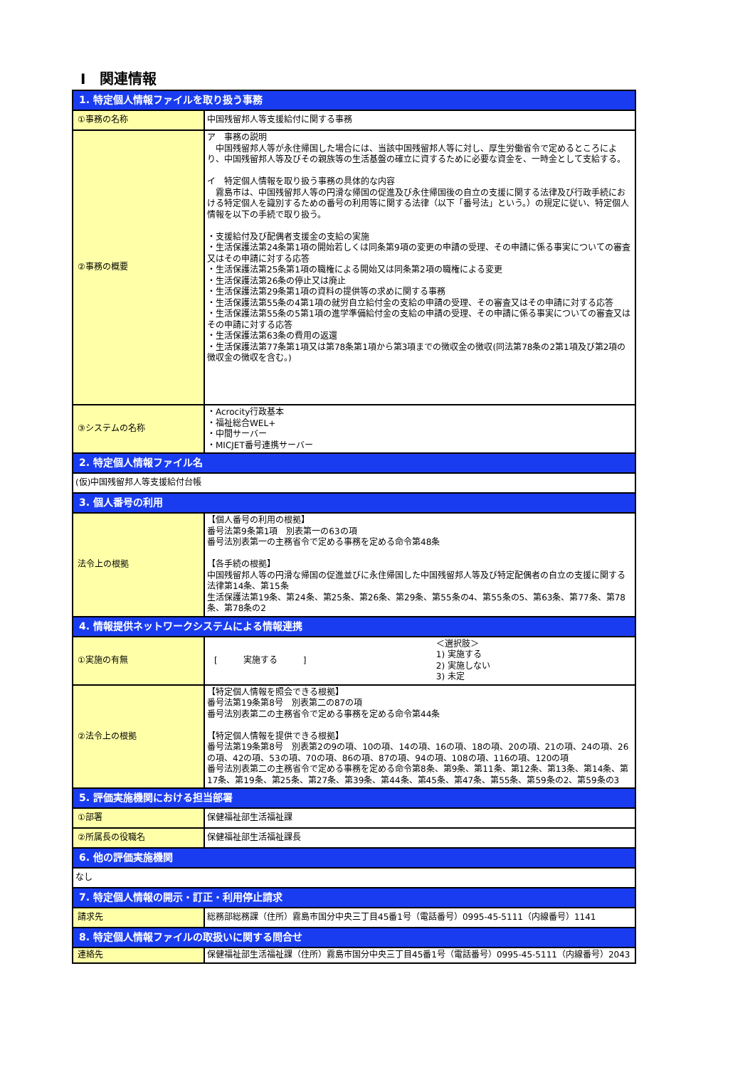Ⅰ　関連情報
| 1. 特定個人情報ファイルを取り扱う事務 | |
| ①事務の名称 | 中国残留邦人等支援給付に関する事務 |
| ②事務の概要 | ア 事務の説明 中国残留邦人等が永住帰国した場合には、当該中国残留邦人等に対し、厚生労働省令で定めるところにより、中国残留邦人等及びその親族等の生活基盤の確立に資するために必要な資金を、一時金として支給する。 イ 特定個人情報を取り扱う事務の具体的な内容 霧島市は、中国残留邦人等の円滑な帰国の促進及び永住帰国後の自立の支援に関する法律及び行政手続における特定個人を識別するための番号の利用等に関する法律（以下「番号法」という。）の規定に従い、特定個人情報を以下の手続で取り扱う。 ・支援給付及び配偶者支援金の支給の実施 ・生活保護法第24条第1項の開始若しくは同条第9項の変更の申請の受理、その申請に係る事実についての審査又はその申請に対する応答 ・生活保護法第25条第1項の職権による開始又は同条第2項の職権による変更 ・生活保護法第26条の停止又は廃止 ・生活保護法第29条第1項の資料の提供等の求めに関する事務 ・生活保護法第55条の4第1項の就労自立給付金の支給の申請の受理、その審査又はその申請に対する応答 ・生活保護法第55条の5第1項の進学準備給付金の支給の申請の受理、その申請に係る事実についての審査又はその申請に対する応答 ・生活保護法第63条の費用の返還 ・生活保護法第77条第1項又は第78条第1項から第3項までの徴収金の徴収(同法第78条の2第1項及び第2項の徴収金の徴収を含む。) |
| ③システムの名称 | ・Acrocity行政基本 ・福祉総合WEL+ ・中間サーバー ・MICJET番号連携サーバー |
| 2. 特定個人情報ファイル名 | |
| (仮)中国残留邦人等支援給付台帳 | |
| 3. 個人番号の利用 | |
| 法令上の根拠 | 【個人番号の利用の根拠】 番号法第9条第1項 別表第一の63の項 番号法別表第一の主務省令で定める事務を定める命令第48条 【各手続の根拠】 中国残留邦人等の円滑な帰国の促進並びに永住帰国した中国残留邦人等及び特定配偶者の自立の支援に関する法律第14条、第15条 生活保護法第19条、第24条、第25条、第26条、第29条、第55条の4、第55条の5、第63条、第77条、第78条、第78条の2 |
| 4. 情報提供ネットワークシステムによる情報連携 | |
| ①実施の有無 | [ 実施する ] ＜選択肢＞ 1) 実施する 2) 実施しない 3) 未定 |
| ②法令上の根拠 | 【特定個人情報を照会できる根拠】 番号法第19条第8号 別表第二の87の項 番号法別表第二の主務省令で定める事務を定める命令第44条 【特定個人情報を提供できる根拠】 番号法第19条第8号 別表第2の9の項、10の項、14の項、16の項、18の項、20の項、21の項、24の項、26の項、42の項、53の項、70の項、86の項、87の項、94の項、108の項、116の項、120の項 番号法別表第二の主務省令で定める事務を定める命令第8条、第9条、第11条、第12条、第13条、第14条、第17条、第19条、第25条、第27条、第39条、第44条、第45条、第47条、第55条、第59条の2、第59条の3 |
| 5. 評価実施機関における担当部署 | |
| ①部署 | 保健福祉部生活福祉課 |
| ②所属長の役職名 | 保健福祉部生活福祉課長 |
| 6. 他の評価実施機関 | |
| なし | |
| 7. 特定個人情報の開示・訂正・利用停止請求 | |
| 請求先 | 総務部総務課（住所）霧島市国分中央三丁目45番1号（電話番号）0995-45-5111（内線番号）1141 |
| 8. 特定個人情報ファイルの取扱いに関する問合せ | |
| 連絡先 | 保健福祉部生活福祉課（住所）霧島市国分中央三丁目45番1号（電話番号）0995-45-5111（内線番号）2043 |